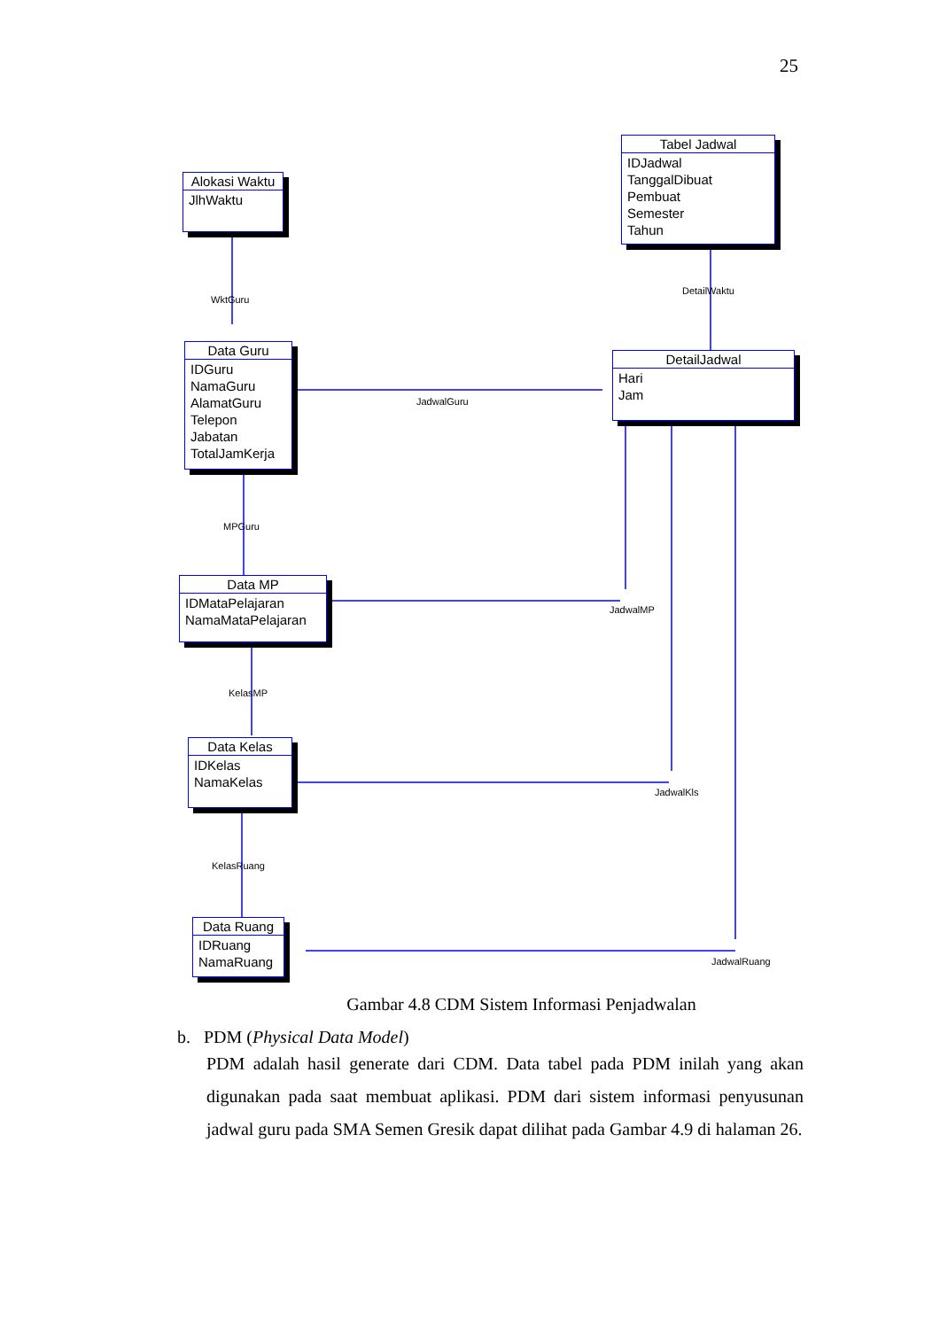25
Alokasi Waktu
JlhWaktu
Tabel Jadwal
IDJadwal
TanggalDibuat
Pembuat
Semester
Tahun
Data Guru
IDGuru
NamaGuru
AlamatGuru
Telepon
Jabatan
TotalJamKerja
DetailJadwal
Hari
Jam
Data MP
IDMataPelajaran
NamaMataPelajaran
Data Kelas
IDKelas
NamaKelas
Data Ruang
IDRuang
NamaRuang
WktGuru
DetailWaktu
JadwalGuru
MPGuru
JadwalMP
KelasMP
JadwalKls
KelasRuang
JadwalRuang
Gambar 4.8 CDM Sistem Informasi Penjadwalan
b. PDM (Physical Data Model)
PDM adalah hasil generate dari CDM. Data tabel pada PDM inilah yang akan digunakan pada saat membuat aplikasi. PDM dari sistem informasi penyusunan jadwal guru pada SMA Semen Gresik dapat dilihat pada Gambar 4.9 di halaman 26.